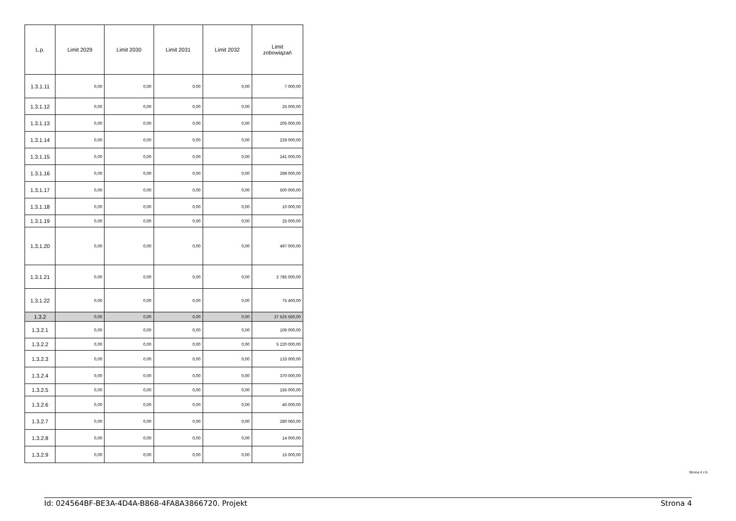| L.p. | Limit 2029 | Limit 2030 | Limit 2031 | Limit 2032 | Limit zobowiązań |
| --- | --- | --- | --- | --- | --- |
| 1.3.1.11 | 0,00 | 0,00 | 0,00 | 0,00 | 7 000,00 |
| 1.3.1.12 | 0,00 | 0,00 | 0,00 | 0,00 | 25 000,00 |
| 1.3.1.13 | 0,00 | 0,00 | 0,00 | 0,00 | 205 000,00 |
| 1.3.1.14 | 0,00 | 0,00 | 0,00 | 0,00 | 229 000,00 |
| 1.3.1.15 | 0,00 | 0,00 | 0,00 | 0,00 | 241 000,00 |
| 1.3.1.16 | 0,00 | 0,00 | 0,00 | 0,00 | 298 000,00 |
| 1.3.1.17 | 0,00 | 0,00 | 0,00 | 0,00 | 500 000,00 |
| 1.3.1.18 | 0,00 | 0,00 | 0,00 | 0,00 | 10 000,00 |
| 1.3.1.19 | 0,00 | 0,00 | 0,00 | 0,00 | 25 000,00 |
| 1.3.1.20 | 0,00 | 0,00 | 0,00 | 0,00 | 497 000,00 |
| 1.3.1.21 | 0,00 | 0,00 | 0,00 | 0,00 | 2 785 000,00 |
| 1.3.1.22 | 0,00 | 0,00 | 0,00 | 0,00 | 75 400,00 |
| 1.3.2 | 0,00 | 0,00 | 0,00 | 0,00 | 27 525 560,00 |
| 1.3.2.1 | 0,00 | 0,00 | 0,00 | 0,00 | 106 000,00 |
| 1.3.2.2 | 0,00 | 0,00 | 0,00 | 0,00 | 5 220 000,00 |
| 1.3.2.3 | 0,00 | 0,00 | 0,00 | 0,00 | 133 000,00 |
| 1.3.2.4 | 0,00 | 0,00 | 0,00 | 0,00 | 370 000,00 |
| 1.3.2.5 | 0,00 | 0,00 | 0,00 | 0,00 | 155 000,00 |
| 1.3.2.6 | 0,00 | 0,00 | 0,00 | 0,00 | 40 000,00 |
| 1.3.2.7 | 0,00 | 0,00 | 0,00 | 0,00 | 280 060,00 |
| 1.3.2.8 | 0,00 | 0,00 | 0,00 | 0,00 | 14 000,00 |
| 1.3.2.9 | 0,00 | 0,00 | 0,00 | 0,00 | 15 000,00 |
Strona 4 z 6
Id: 024564BF-BE3A-4D4A-B868-4FA8A3866720. Projekt Strona 4